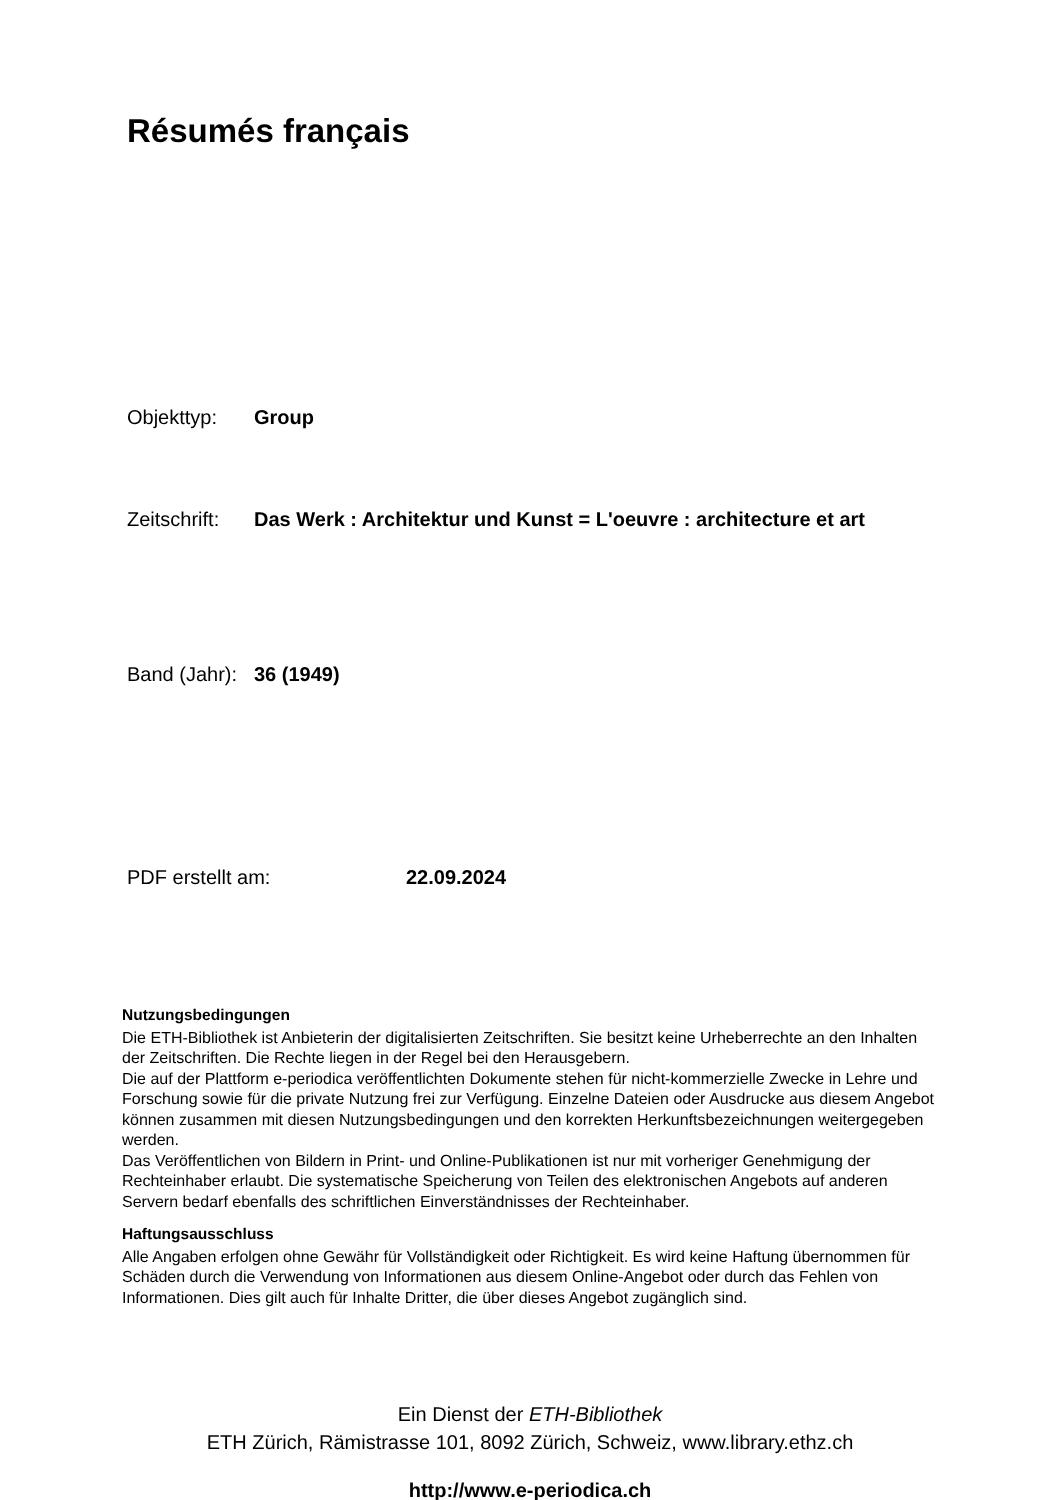Résumés français
Objekttyp: Group
Zeitschrift: Das Werk : Architektur und Kunst = L'oeuvre : architecture et art
Band (Jahr): 36 (1949)
PDF erstellt am: 22.09.2024
Nutzungsbedingungen
Die ETH-Bibliothek ist Anbieterin der digitalisierten Zeitschriften. Sie besitzt keine Urheberrechte an den Inhalten der Zeitschriften. Die Rechte liegen in der Regel bei den Herausgebern.
Die auf der Plattform e-periodica veröffentlichten Dokumente stehen für nicht-kommerzielle Zwecke in Lehre und Forschung sowie für die private Nutzung frei zur Verfügung. Einzelne Dateien oder Ausdrucke aus diesem Angebot können zusammen mit diesen Nutzungsbedingungen und den korrekten Herkunftsbezeichnungen weitergegeben werden.
Das Veröffentlichen von Bildern in Print- und Online-Publikationen ist nur mit vorheriger Genehmigung der Rechteinhaber erlaubt. Die systematische Speicherung von Teilen des elektronischen Angebots auf anderen Servern bedarf ebenfalls des schriftlichen Einverständnisses der Rechteinhaber.
Haftungsausschluss
Alle Angaben erfolgen ohne Gewähr für Vollständigkeit oder Richtigkeit. Es wird keine Haftung übernommen für Schäden durch die Verwendung von Informationen aus diesem Online-Angebot oder durch das Fehlen von Informationen. Dies gilt auch für Inhalte Dritter, die über dieses Angebot zugänglich sind.
Ein Dienst der ETH-Bibliothek
ETH Zürich, Rämistrasse 101, 8092 Zürich, Schweiz, www.library.ethz.ch
http://www.e-periodica.ch